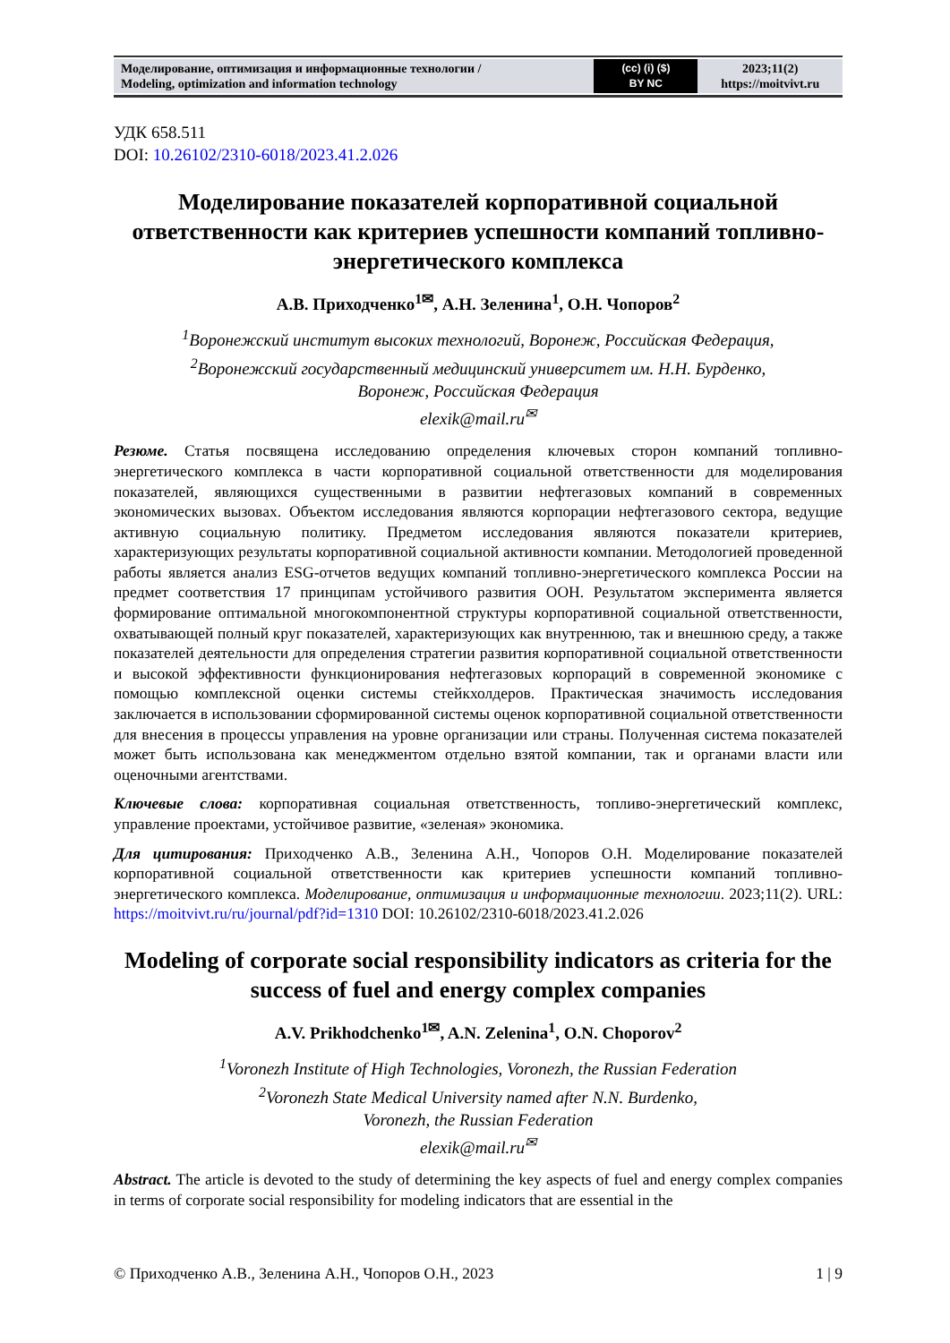| Моделирование, оптимизация и информационные технологии / Modeling, optimization and information technology | (cc) (i) ($) BY NC | 2023;11(2) https://moitvivt.ru |
УДК 658.511
DOI: 10.26102/2310-6018/2023.41.2.026
Моделирование показателей корпоративной социальной ответственности как критериев успешности компаний топливно-энергетического комплекса
А.В. Приходченко<sup>1✉</sup>, А.Н. Зеленина<sup>1</sup>, О.Н. Чопоров<sup>2</sup>
<sup>1</sup> Воронежский институт высоких технологий, Воронеж, Российская Федерация,
<sup>2</sup> Воронежский государственный медицинский университет им. Н.Н. Бурденко,
Воронеж, Российская Федерация
elexik@mail.ru<sup>✉</sup>
Резюме. Статья посвящена исследованию определения ключевых сторон компаний топливно-энергетического комплекса в части корпоративной социальной ответственности для моделирования показателей, являющихся существенными в развитии нефтегазовых компаний в современных экономических вызовах. Объектом исследования являются корпорации нефтегазового сектора, ведущие активную социальную политику. Предметом исследования являются показатели критериев, характеризующих результаты корпоративной социальной активности компании. Методологией проведенной работы является анализ ESG-отчетов ведущих компаний топливно-энергетического комплекса России на предмет соответствия 17 принципам устойчивого развития ООН. Результатом эксперимента является формирование оптимальной многокомпонентной структуры корпоративной социальной ответственности, охватывающей полный круг показателей, характеризующих как внутреннюю, так и внешнюю среду, а также показателей деятельности для определения стратегии развития корпоративной социальной ответственности и высокой эффективности функционирования нефтегазовых корпораций в современной экономике с помощью комплексной оценки системы стейкхолдеров. Практическая значимость исследования заключается в использовании сформированной системы оценок корпоративной социальной ответственности для внесения в процессы управления на уровне организации или страны. Полученная система показателей может быть использована как менеджментом отдельно взятой компании, так и органами власти или оценочными агентствами.
Ключевые слова: корпоративная социальная ответственность, топливо-энергетический комплекс, управление проектами, устойчивое развитие, «зеленая» экономика.
Для цитирования: Приходченко А.В., Зеленина А.Н., Чопоров О.Н. Моделирование показателей корпоративной социальной ответственности как критериев успешности компаний топливно-энергетического комплекса. Моделирование, оптимизация и информационные технологии. 2023;11(2). URL: https://moitvivt.ru/ru/journal/pdf?id=1310 DOI: 10.26102/2310-6018/2023.41.2.026
Modeling of corporate social responsibility indicators as criteria for the success of fuel and energy complex companies
A.V. Prikhodchenko<sup>1✉</sup>, A.N. Zelenina<sup>1</sup>, O.N. Choporov<sup>2</sup>
<sup>1</sup> Voronezh Institute of High Technologies, Voronezh, the Russian Federation
<sup>2</sup> Voronezh State Medical University named after N.N. Burdenko,
Voronezh, the Russian Federation
elexik@mail.ru<sup>✉</sup>
Abstract. The article is devoted to the study of determining the key aspects of fuel and energy complex companies in terms of corporate social responsibility for modeling indicators that are essential in the
© Приходченко А.В., Зеленина А.Н., Чопоров О.Н., 2023 1 | 9